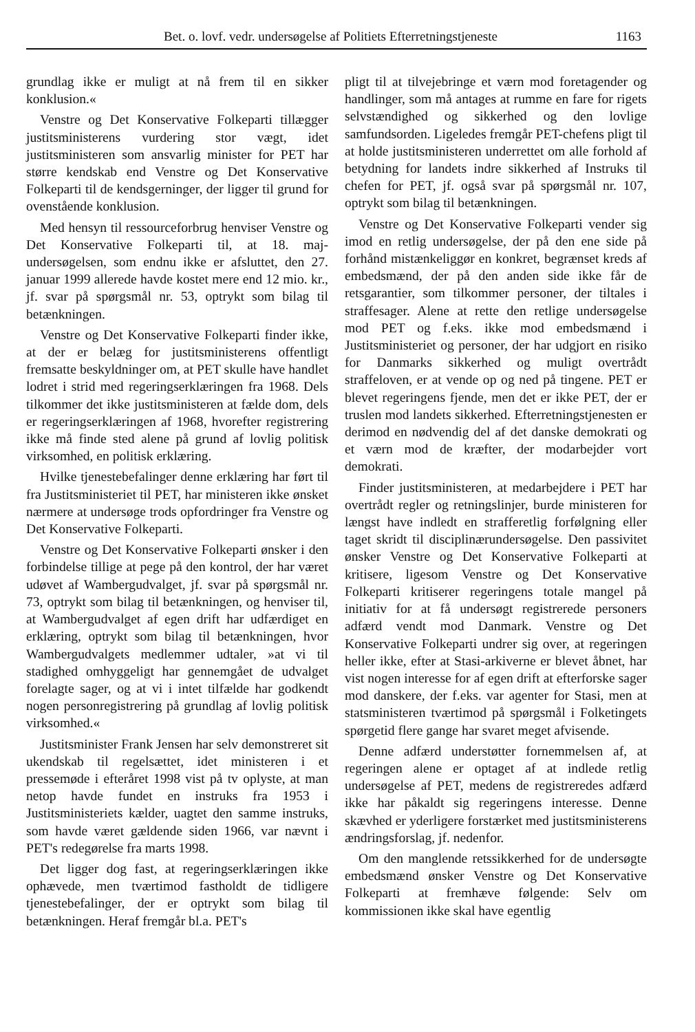Bet. o. lovf. vedr. undersøgelse af Politiets Efterretningstjeneste 1163
grundlag ikke er muligt at nå frem til en sikker konklusion.«
Venstre og Det Konservative Folkeparti tillægger justitsministerens vurdering stor vægt, idet justitsministeren som ansvarlig minister for PET har større kendskab end Venstre og Det Konservative Folkeparti til de kendsgerninger, der ligger til grund for ovenstående konklusion.
Med hensyn til ressourceforbrug henviser Venstre og Det Konservative Folkeparti til, at 18. maj-undersøgelsen, som endnu ikke er afsluttet, den 27. januar 1999 allerede havde kostet mere end 12 mio. kr., jf. svar på spørgsmål nr. 53, optrykt som bilag til betænkningen.
Venstre og Det Konservative Folkeparti finder ikke, at der er belæg for justitsministerens offentligt fremsatte beskyldninger om, at PET skulle have handlet lodret i strid med regeringserklæringen fra 1968. Dels tilkommer det ikke justitsministeren at fælde dom, dels er regeringserklæringen af 1968, hvorefter registrering ikke må finde sted alene på grund af lovlig politisk virksomhed, en politisk erklæring.
Hvilke tjenestebefalinger denne erklæring har ført til fra Justitsministeriet til PET, har ministeren ikke ønsket nærmere at undersøge trods opfordringer fra Venstre og Det Konservative Folkeparti.
Venstre og Det Konservative Folkeparti ønsker i den forbindelse tillige at pege på den kontrol, der har været udøvet af Wambergudvalget, jf. svar på spørgsmål nr. 73, optrykt som bilag til betænkningen, og henviser til, at Wambergudvalget af egen drift har udfærdiget en erklæring, optrykt som bilag til betænkningen, hvor Wambergudvalgets medlemmer udtaler, »at vi til stadighed omhyggeligt har gennemgået de udvalget forelagte sager, og at vi i intet tilfælde har godkendt nogen personregistrering på grundlag af lovlig politisk virksomhed.«
Justitsminister Frank Jensen har selv demonstreret sit ukendskab til regelsættet, idet ministeren i et pressemøde i efteråret 1998 vist på tv oplyste, at man netop havde fundet en instruks fra 1953 i Justitsministeriets kælder, uagtet den samme instruks, som havde været gældende siden 1966, var nævnt i PET's redegørelse fra marts 1998.
Det ligger dog fast, at regeringserklæringen ikke ophævede, men tværtimod fastholdt de tidligere tjenestebefalinger, der er optrykt som bilag til betænkningen. Heraf fremgår bl.a. PET's
pligt til at tilvejebringe et værn mod foretagender og handlinger, som må antages at rumme en fare for rigets selvstændighed og sikkerhed og den lovlige samfundsorden. Ligeledes fremgår PET-chefens pligt til at holde justitsministeren underrettet om alle forhold af betydning for landets indre sikkerhed af Instruks til chefen for PET, jf. også svar på spørgsmål nr. 107, optrykt som bilag til betænkningen.
Venstre og Det Konservative Folkeparti vender sig imod en retlig undersøgelse, der på den ene side på forhånd mistænkeliggør en konkret, begrænset kreds af embedsmænd, der på den anden side ikke får de retsgarantier, som tilkommer personer, der tiltales i straffesager. Alene at rette den retlige undersøgelse mod PET og f.eks. ikke mod embedsmænd i Justitsministeriet og personer, der har udgjort en risiko for Danmarks sikkerhed og muligt overtrådt straffeloven, er at vende op og ned på tingene. PET er blevet regeringens fjende, men det er ikke PET, der er truslen mod landets sikkerhed. Efterretningstjenesten er derimod en nødvendig del af det danske demokrati og et værn mod de kræfter, der modarbejder vort demokrati.
Finder justitsministeren, at medarbejdere i PET har overtrådt regler og retningslinjer, burde ministeren for længst have indledt en strafferetlig forfølgning eller taget skridt til disciplinærundersøgelse. Den passivitet ønsker Venstre og Det Konservative Folkeparti at kritisere, ligesom Venstre og Det Konservative Folkeparti kritiserer regeringens totale mangel på initiativ for at få undersøgt registrerede personers adfærd vendt mod Danmark. Venstre og Det Konservative Folkeparti undrer sig over, at regeringen heller ikke, efter at Stasi-arkiverne er blevet åbnet, har vist nogen interesse for af egen drift at efterforske sager mod danskere, der f.eks. var agenter for Stasi, men at statsministeren tværtimod på spørgsmål i Folketingets spørgetid flere gange har svaret meget afvisende.
Denne adfærd understøtter fornemmelsen af, at regeringen alene er optaget af at indlede retlig undersøgelse af PET, medens de registreredes adfærd ikke har påkaldt sig regeringens interesse. Denne skævhed er yderligere forstærket med justitsministerens ændringsforslag, jf. nedenfor.
Om den manglende retssikkerhed for de undersøgte embedsmænd ønsker Venstre og Det Konservative Folkeparti at fremhæve følgende: Selv om kommissionen ikke skal have egentlig